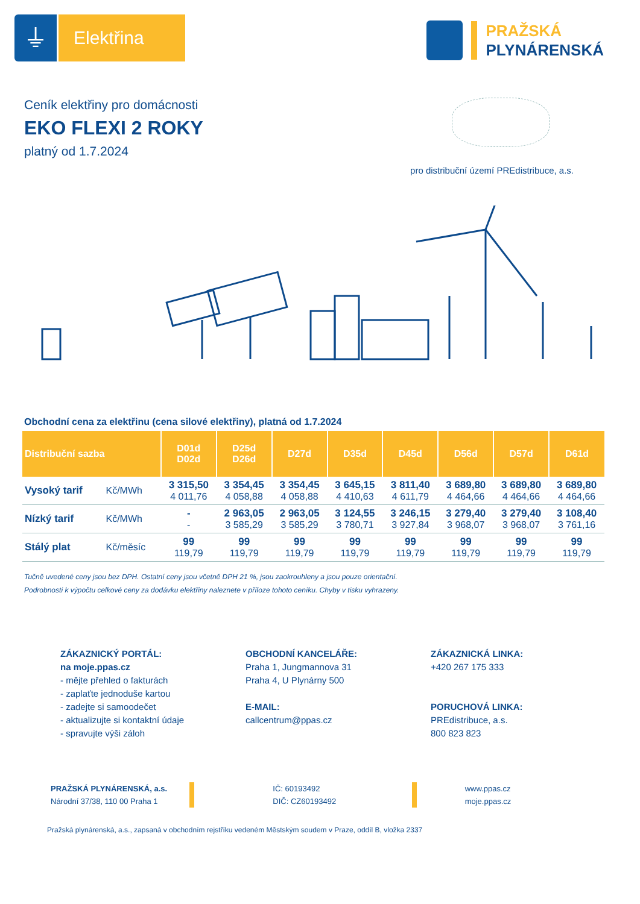⏚
Elektřina
PRAŽSKÁ
PLYNÁRENSKÁ
Ceník elektřiny pro domácnosti
EKO FLEXI 2 ROKY
platný od 1.7.2024
pro distribuční území PREdistribuce, a.s.
Obchodní cena za elektřinu (cena silové elektřiny), platná od 1.7.2024
| Distribuční sazba | | D01d D02d | D25d D26d | D27d | D35d | D45d | D56d | D57d | D61d |
| --- | --- | --- | --- | --- | --- | --- | --- | --- | --- |
| Vysoký tarif | Kč/MWh | 3 315,50 4 011,76 | 3 354,45 4 058,88 | 3 354,45 4 058,88 | 3 645,15 4 410,63 | 3 811,40 4 611,79 | 3 689,80 4 464,66 | 3 689,80 4 464,66 | 3 689,80 4 464,66 |
| Nízký tarif | Kč/MWh | - - | 2 963,05 3 585,29 | 2 963,05 3 585,29 | 3 124,55 3 780,71 | 3 246,15 3 927,84 | 3 279,40 3 968,07 | 3 279,40 3 968,07 | 3 108,40 3 761,16 |
| Stálý plat | Kč/měsíc | 99 119,79 | 99 119,79 | 99 119,79 | 99 119,79 | 99 119,79 | 99 119,79 | 99 119,79 | 99 119,79 |
Tučně uvedené ceny jsou bez DPH. Ostatní ceny jsou včetně DPH 21 %, jsou zaokrouhleny a jsou pouze orientační.
Podrobnosti k výpočtu celkové ceny za dodávku elektřiny naleznete v příloze tohoto ceníku. Chyby v tisku vyhrazeny.
ZÁKAZNICKÝ PORTÁL:
na moje.ppas.cz
- mějte přehled o fakturách
- zaplaťte jednoduše kartou
- zadejte si samoodečet
- aktualizujte si kontaktní údaje
- spravujte výši záloh
OBCHODNÍ KANCELÁŘE:
Praha 1, Jungmannova 31
Praha 4, U Plynárny 500
E-MAIL:
callcentrum@ppas.cz
ZÁKAZNICKÁ LINKA:
+420 267 175 333
PORUCHOVÁ LINKA:
PREdistribuce, a.s.
800 823 823
PRAŽSKÁ PLYNÁRENSKÁ, a.s.
Národní 37/38, 110 00 Praha 1
IČ: 60193492
DIČ: CZ60193492
www.ppas.cz
moje.ppas.cz
Pražská plynárenská, a.s., zapsaná v obchodním rejstříku vedeném Městským soudem v Praze, oddíl B, vložka 2337